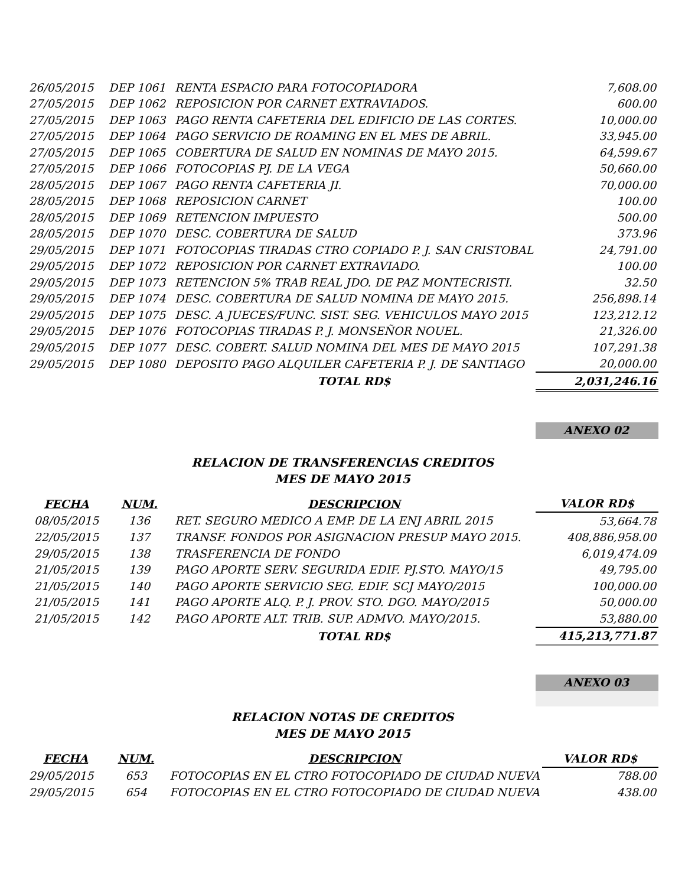| 26/05/2015 | DEP 1061 | RENTA ESPACIO PARA FOTOCOPIADORA | 7,608.00 |
| 27/05/2015 | DEP 1062 | REPOSICION POR CARNET EXTRAVIADOS. | 600.00 |
| 27/05/2015 | DEP 1063 | PAGO RENTA CAFETERIA DEL EDIFICIO DE LAS CORTES. | 10,000.00 |
| 27/05/2015 | DEP 1064 | PAGO SERVICIO DE ROAMING EN EL MES DE ABRIL. | 33,945.00 |
| 27/05/2015 | DEP 1065 | COBERTURA DE SALUD EN NOMINAS DE MAYO 2015. | 64,599.67 |
| 27/05/2015 | DEP 1066 | FOTOCOPIAS PJ. DE LA VEGA | 50,660.00 |
| 28/05/2015 | DEP 1067 | PAGO RENTA CAFETERIA JI. | 70,000.00 |
| 28/05/2015 | DEP 1068 | REPOSICION CARNET | 100.00 |
| 28/05/2015 | DEP 1069 | RETENCION IMPUESTO | 500.00 |
| 28/05/2015 | DEP 1070 | DESC. COBERTURA DE SALUD | 373.96 |
| 29/05/2015 | DEP 1071 | FOTOCOPIAS TIRADAS CTRO COPIADO P. J. SAN CRISTOBAL | 24,791.00 |
| 29/05/2015 | DEP 1072 | REPOSICION POR CARNET EXTRAVIADO. | 100.00 |
| 29/05/2015 | DEP 1073 | RETENCION 5% TRAB REAL JDO. DE PAZ MONTECRISTI. | 32.50 |
| 29/05/2015 | DEP 1074 | DESC. COBERTURA DE SALUD NOMINA DE MAYO 2015. | 256,898.14 |
| 29/05/2015 | DEP 1075 | DESC. A JUECES/FUNC. SIST. SEG. VEHICULOS MAYO 2015 | 123,212.12 |
| 29/05/2015 | DEP 1076 | FOTOCOPIAS TIRADAS P. J. MONSEÑOR NOUEL. | 21,326.00 |
| 29/05/2015 | DEP 1077 | DESC. COBERT. SALUD NOMINA DEL MES DE MAYO 2015 | 107,291.38 |
| 29/05/2015 | DEP 1080 | DEPOSITO PAGO ALQUILER CAFETERIA P. J. DE SANTIAGO | 20,000.00 |
| | | TOTAL RD$ | 2,031,246.16 |
ANEXO 02
RELACION DE TRANSFERENCIAS CREDITOS
MES DE MAYO 2015
| FECHA | NUM. | DESCRIPCION | VALOR RD$ |
| --- | --- | --- | --- |
| 08/05/2015 | 136 | RET. SEGURO MEDICO A EMP. DE LA ENJ ABRIL 2015 | 53,664.78 |
| 22/05/2015 | 137 | TRANSF. FONDOS POR ASIGNACION PRESUP MAYO 2015. | 408,886,958.00 |
| 29/05/2015 | 138 | TRASFERENCIA DE FONDO | 6,019,474.09 |
| 21/05/2015 | 139 | PAGO APORTE SERV. SEGURIDA EDIF. PJ.STO. MAYO/15 | 49,795.00 |
| 21/05/2015 | 140 | PAGO APORTE SERVICIO SEG. EDIF. SCJ MAYO/2015 | 100,000.00 |
| 21/05/2015 | 141 | PAGO APORTE ALQ. P. J. PROV. STO. DGO. MAYO/2015 | 50,000.00 |
| 21/05/2015 | 142 | PAGO APORTE ALT. TRIB. SUP. ADMVO. MAYO/2015. | 53,880.00 |
| | | TOTAL RD$ | 415,213,771.87 |
ANEXO 03
RELACION NOTAS DE CREDITOS
MES DE MAYO 2015
| FECHA | NUM. | DESCRIPCION | VALOR RD$ |
| --- | --- | --- | --- |
| 29/05/2015 | 653 | FOTOCOPIAS EN EL CTRO FOTOCOPIADO DE CIUDAD NUEVA | 788.00 |
| 29/05/2015 | 654 | FOTOCOPIAS EN EL CTRO FOTOCOPIADO DE CIUDAD NUEVA | 438.00 |